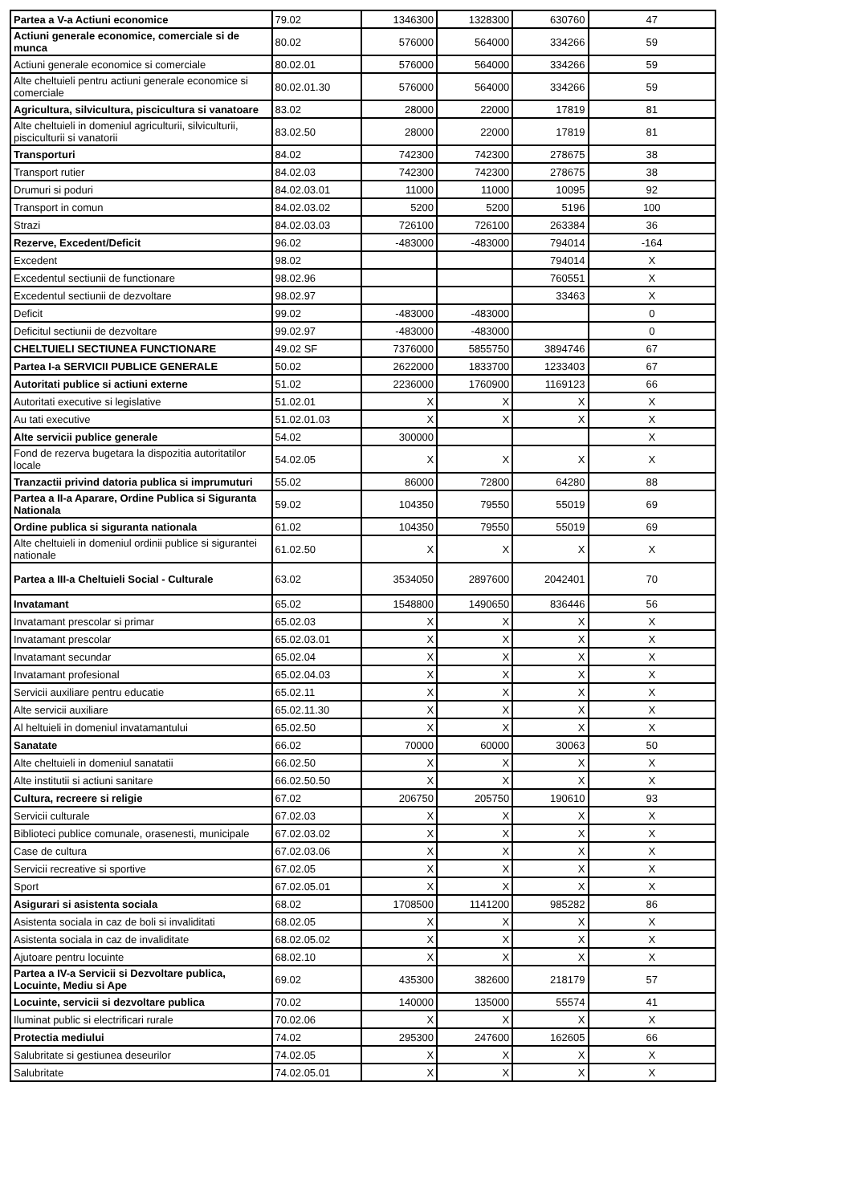| Partea a V-a Actiuni economice | 79.02 | 1346300 | 1328300 | 630760 | 47 |
| Actiuni generale economice, comerciale si de munca | 80.02 | 576000 | 564000 | 334266 | 59 |
| Actiuni generale economice si comerciale | 80.02.01 | 576000 | 564000 | 334266 | 59 |
| Alte cheltuieli pentru actiuni generale economice si comerciale | 80.02.01.30 | 576000 | 564000 | 334266 | 59 |
| Agricultura, silvicultura, piscicultura si vanatoare | 83.02 | 28000 | 22000 | 17819 | 81 |
| Alte cheltuieli in domeniul agriculturii, silviculturii, pisciculturii si vanatorii | 83.02.50 | 28000 | 22000 | 17819 | 81 |
| Transporturi | 84.02 | 742300 | 742300 | 278675 | 38 |
| Transport rutier | 84.02.03 | 742300 | 742300 | 278675 | 38 |
| Drumuri si poduri | 84.02.03.01 | 11000 | 11000 | 10095 | 92 |
| Transport in comun | 84.02.03.02 | 5200 | 5200 | 5196 | 100 |
| Strazi | 84.02.03.03 | 726100 | 726100 | 263384 | 36 |
| Rezerve, Excedent/Deficit | 96.02 | -483000 | -483000 | 794014 | -164 |
| Excedent | 98.02 | | | 794014 | X |
| Excedentul sectiunii de functionare | 98.02.96 | | | 760551 | X |
| Excedentul sectiunii de dezvoltare | 98.02.97 | | | 33463 | X |
| Deficit | 99.02 | -483000 | -483000 | | 0 |
| Deficitul sectiunii de dezvoltare | 99.02.97 | -483000 | -483000 | | 0 |
| CHELTUIELI SECTIUNEA FUNCTIONARE | 49.02 SF | 7376000 | 5855750 | 3894746 | 67 |
| Partea I-a SERVICII PUBLICE GENERALE | 50.02 | 2622000 | 1833700 | 1233403 | 67 |
| Autoritati publice si actiuni externe | 51.02 | 2236000 | 1760900 | 1169123 | 66 |
| Autoritati executive si legislative | 51.02.01 | X | X | X | X |
| Au tati executive | 51.02.01.03 | X | X | X | X |
| Alte servicii publice generale | 54.02 | 300000 | | | X |
| Fond de rezerva bugetara la dispozitia autoritatilor locale | 54.02.05 | X | X | X | X |
| Tranzactii privind datoria publica si imprumuturi | 55.02 | 86000 | 72800 | 64280 | 88 |
| Partea a II-a Aparare, Ordine Publica si Siguranta Nationala | 59.02 | 104350 | 79550 | 55019 | 69 |
| Ordine publica si siguranta nationala | 61.02 | 104350 | 79550 | 55019 | 69 |
| Alte cheltuieli in domeniul ordinii publice si sigurantei nationale | 61.02.50 | X | X | X | X |
| Partea a III-a Cheltuieli Social - Culturale | 63.02 | 3534050 | 2897600 | 2042401 | 70 |
| Invatamant | 65.02 | 1548800 | 1490650 | 836446 | 56 |
| Invatamant prescolar si primar | 65.02.03 | X | X | X | X |
| Invatamant prescolar | 65.02.03.01 | X | X | X | X |
| Invatamant secundar | 65.02.04 | X | X | X | X |
| Invatamant profesional | 65.02.04.03 | X | X | X | X |
| Servicii auxiliare pentru educatie | 65.02.11 | X | X | X | X |
| Alte servicii auxiliare | 65.02.11.30 | X | X | X | X |
| Al heltuieli in domeniul invatamantului | 65.02.50 | X | X | X | X |
| Sanatate | 66.02 | 70000 | 60000 | 30063 | 50 |
| Alte cheltuieli in domeniul sanatatii | 66.02.50 | X | X | X | X |
| Alte institutii si actiuni sanitare | 66.02.50.50 | X | X | X | X |
| Cultura, recreere si religie | 67.02 | 206750 | 205750 | 190610 | 93 |
| Servicii culturale | 67.02.03 | X | X | X | X |
| Biblioteci publice comunale, orasenesti, municipale | 67.02.03.02 | X | X | X | X |
| Case de cultura | 67.02.03.06 | X | X | X | X |
| Servicii recreative si sportive | 67.02.05 | X | X | X | X |
| Sport | 67.02.05.01 | X | X | X | X |
| Asigurari si asistenta sociala | 68.02 | 1708500 | 1141200 | 985282 | 86 |
| Asistenta sociala in caz de boli si invaliditati | 68.02.05 | X | X | X | X |
| Asistenta sociala in caz de invaliditate | 68.02.05.02 | X | X | X | X |
| Ajutoare pentru locuinte | 68.02.10 | X | X | X | X |
| Partea a IV-a Servicii si Dezvoltare publica, Locuinte, Mediu si Ape | 69.02 | 435300 | 382600 | 218179 | 57 |
| Locuinte, servicii si dezvoltare publica | 70.02 | 140000 | 135000 | 55574 | 41 |
| Iluminat public si electrificari rurale | 70.02.06 | X | X | X | X |
| Protectia mediului | 74.02 | 295300 | 247600 | 162605 | 66 |
| Salubritate si gestiunea deseurilor | 74.02.05 | X | X | X | X |
| Salubritate | 74.02.05.01 | X | X | X | X |